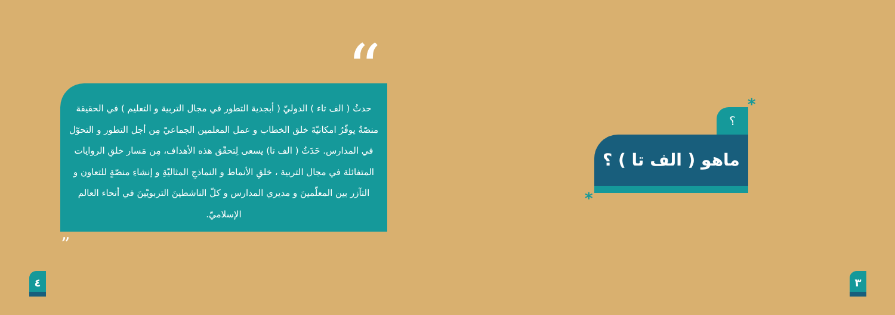“
حدثُ ( الف تاء ) الدوليّ ( أبجدية التطور في مجال التربية و التعليم ) في الحقيقة منصّةٌ يوفّرُ امكانيّةَ خلق الخطاب و عمل المعلمين الجماعيّ مِن أجل التطور و التحوّل في المدارس. حَدَثُ ( الف تا) يسعى لِتحقّق هذه الأهداف، مِن مَسار خلقِ الروايات المتفائلة في مجال التربية ، خلقِ الأنماط و النماذجِ المثاليّةِ و إنشاءِ منصّةٍ للتعاون و التآزر بين المعلّمينَ و مديري المدارس و كلّ الناشطينَ التربويّينَ في أنحاء العالم الإسلاميّ.
”
*
؟
ماهو ( الف تا ) ؟
*
٤ ٣